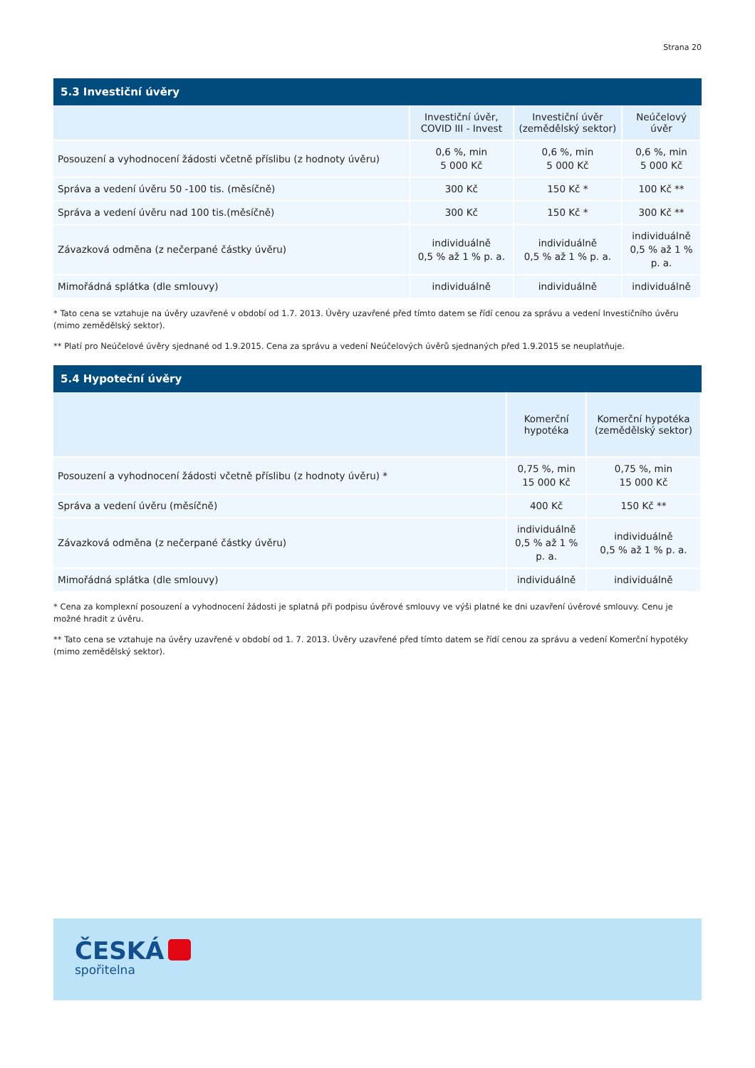Strana 20
5.3 Investiční úvěry
| | Investiční úvěr, COVID III - Invest | Investiční úvěr (zemědělský sektor) | Neúčelový úvěr |
| --- | --- | --- | --- |
| Posouzení a vyhodnocení žádosti včetně příslibu (z hodnoty úvěru) | 0,6 %, min 5 000 Kč | 0,6 %, min 5 000 Kč | 0,6 %, min 5 000 Kč |
| Správa a vedení úvěru 50 -100 tis. (měsíčně) | 300 Kč | 150 Kč * | 100 Kč ** |
| Správa a vedení úvěru nad 100 tis.(měsíčně) | 300 Kč | 150 Kč * | 300 Kč ** |
| Závazková odměna (z nečerpané částky úvěru) | individuálně 0,5 % až 1 % p. a. | individuálně 0,5 % až 1 % p. a. | individuálně 0,5 % až 1 % p. a. |
| Mimořádná splátka (dle smlouvy) | individuálně | individuálně | individuálně |
* Tato cena se vztahuje na úvěry uzavřené v období od 1.7. 2013. Úvěry uzavřené před tímto datem se řídí cenou za správu a vedení Investičního úvěru (mimo zemědělský sektor).
** Platí pro Neúčelové úvěry sjednané od 1.9.2015. Cena za správu a vedení Neúčelových úvěrů sjednaných před 1.9.2015 se neuplatňuje.
5.4 Hypoteční úvěry
| | Komerční hypotéka | Komerční hypotéka (zemědělský sektor) |
| --- | --- | --- |
| Posouzení a vyhodnocení žádosti včetně příslibu (z hodnoty úvěru) * | 0,75 %, min 15 000 Kč | 0,75 %, min 15 000 Kč |
| Správa a vedení úvěru (měsíčně) | 400 Kč | 150 Kč ** |
| Závazková odměna (z nečerpané částky úvěru) | individuálně 0,5 % až 1 % p. a. | individuálně 0,5 % až 1 % p. a. |
| Mimořádná splátka (dle smlouvy) | individuálně | individuálně |
* Cena za komplexní posouzení a vyhodnocení žádosti je splatná při podpisu úvěrové smlouvy ve výši platné ke dni uzavření úvěrové smlouvy. Cenu je možné hradit z úvěru.
** Tato cena se vztahuje na úvěry uzavřené v období od 1. 7. 2013. Úvěry uzavřené před tímto datem se řídí cenou za správu a vedení Komerční hypotéky (mimo zemědělský sektor).
ČESKÁ
spořitelna